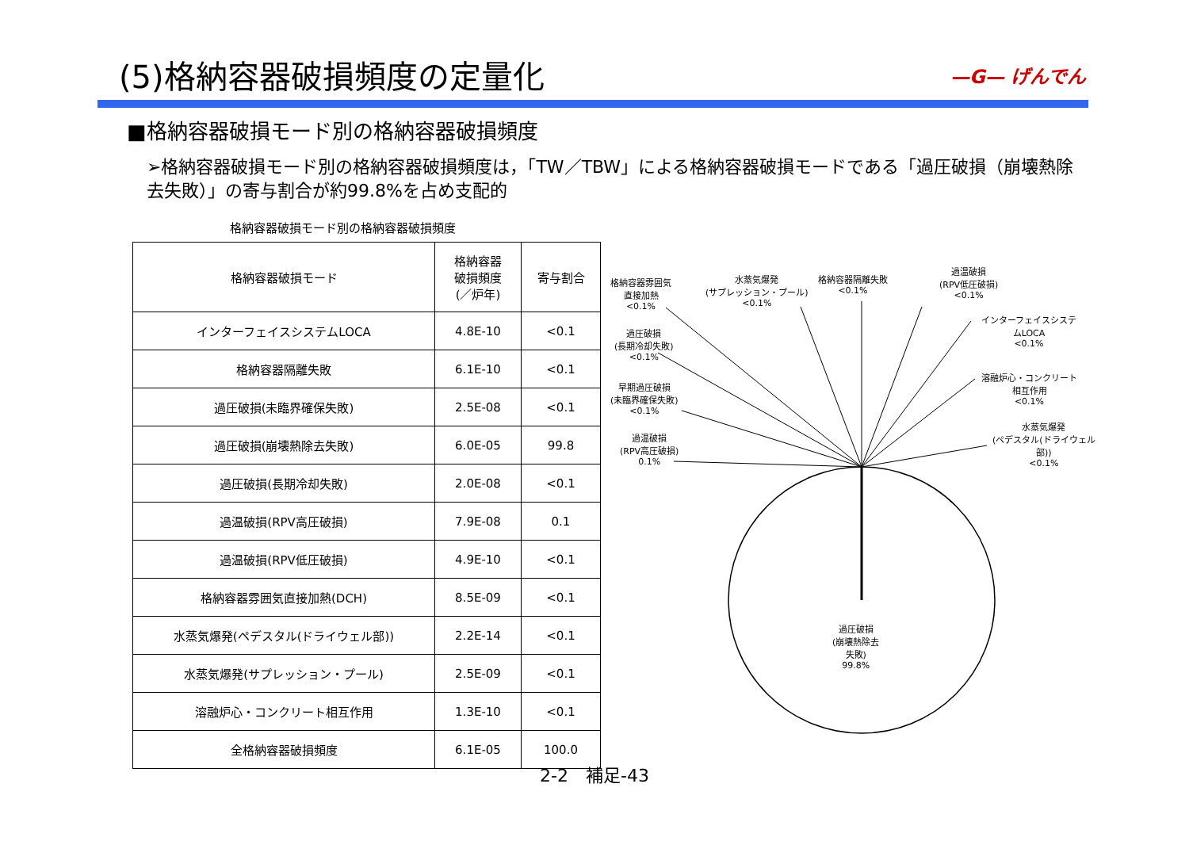(5)格納容器破損頻度の定量化
—G— げんでん
■格納容器破損モード別の格納容器破損頻度
➢格納容器破損モード別の格納容器破損頻度は，「TW／TBW」による格納容器破損モードである「過圧破損（崩壊熱除去失敗）」の寄与割合が約99.8%を占め支配的
格納容器破損モード別の格納容器破損頻度
| 格納容器破損モード | 格納容器 破損頻度 (／炉年) | 寄与割合 |
| --- | --- | --- |
| インターフェイスシステムLOCA | 4.8E-10 | <0.1 |
| 格納容器隔離失敗 | 6.1E-10 | <0.1 |
| 過圧破損(未臨界確保失敗) | 2.5E-08 | <0.1 |
| 過圧破損(崩壊熱除去失敗) | 6.0E-05 | 99.8 |
| 過圧破損(長期冷却失敗) | 2.0E-08 | <0.1 |
| 過温破損(RPV高圧破損) | 7.9E-08 | 0.1 |
| 過温破損(RPV低圧破損) | 4.9E-10 | <0.1 |
| 格納容器雰囲気直接加熱(DCH) | 8.5E-09 | <0.1 |
| 水蒸気爆発(ペデスタル(ドライウェル部)) | 2.2E-14 | <0.1 |
| 水蒸気爆発(サプレッション・プール) | 2.5E-09 | <0.1 |
| 溶融炉心・コンクリート相互作用 | 1.3E-10 | <0.1 |
| 全格納容器破損頻度 | 6.1E-05 | 100.0 |
格納容器雰囲気
直接加熱
<0.1%
水蒸気爆発
(サプレッション・プール)
<0.1%
格納容器隔離失敗
<0.1%
過温破損
(RPV低圧破損)
<0.1%
インターフェイスシステ
ムLOCA
<0.1%
過圧破損
(長期冷却失敗)
<0.1%
溶融炉心・コンクリート
相互作用
<0.1%
早期過圧破損
(未臨界確保失敗)
<0.1%
水蒸気爆発
(ペデスタル(ドライウェル
部))
<0.1%
過温破損
(RPV高圧破損)
0.1%
過圧破損
(崩壊熱除去
失敗)
99.8%
2-2　補足-43